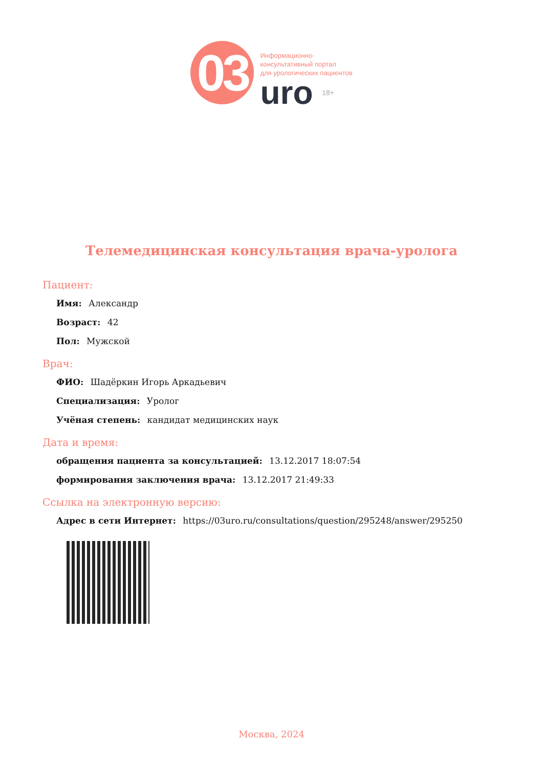03
Информационно-
консультативный портал
для урологических пациентов
uro 18+
Телемедицинская консультация врача-уролога
Пациент:
Имя: Александр
Возраст: 42
Пол: Мужской
Врач:
ФИО: Шадёркин Игорь Аркадьевич
Специализация: Уролог
Учёная степень: кандидат медицинских наук
Дата и время:
обращения пациента за консультацией: 13.12.2017 18:07:54
формирования заключения врача: 13.12.2017 21:49:33
Ссылка на электронную версию:
Адрес в сети Интернет: https://03uro.ru/consultations/question/295248/answer/295250
Москва, 2024